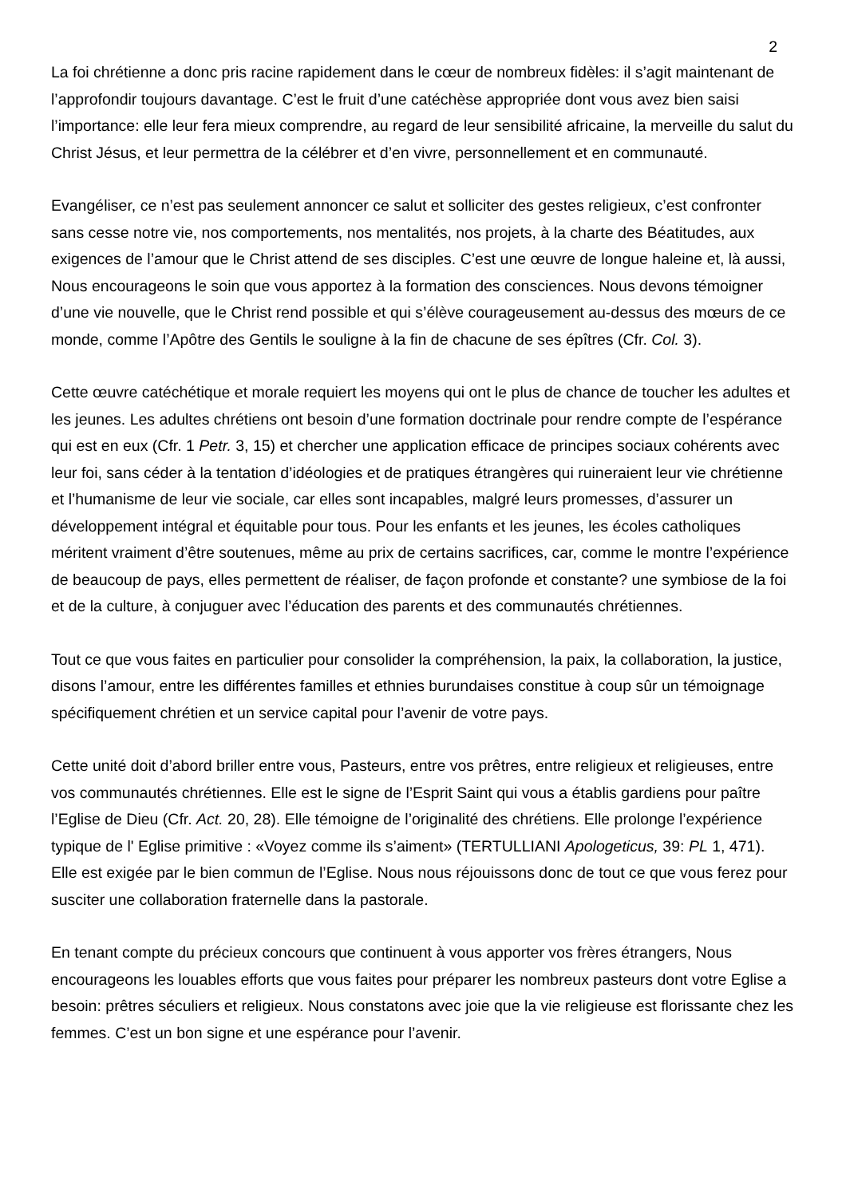2
La foi chrétienne a donc pris racine rapidement dans le cœur de nombreux fidèles: il s’agit maintenant de l’approfondir toujours davantage. C’est le fruit d’une catéchèse appropriée dont vous avez bien saisi l’importance: elle leur fera mieux comprendre, au regard de leur sensibilité africaine, la merveille du salut du Christ Jésus, et leur permettra de la célébrer et d’en vivre, personnellement et en communauté.
Evangéliser, ce n’est pas seulement annoncer ce salut et solliciter des gestes religieux, c’est confronter sans cesse notre vie, nos comportements, nos mentalités, nos projets, à la charte des Béatitudes, aux exigences de l’amour que le Christ attend de ses disciples. C’est une œuvre de longue haleine et, là aussi, Nous encourageons le soin que vous apportez à la formation des consciences. Nous devons témoigner d’une vie nouvelle, que le Christ rend possible et qui s’élève courageusement au-dessus des mœurs de ce monde, comme l’Apôtre des Gentils le souligne à la fin de chacune de ses épîtres (Cfr. Col. 3).
Cette œuvre catéchétique et morale requiert les moyens qui ont le plus de chance de toucher les adultes et les jeunes. Les adultes chrétiens ont besoin d’une formation doctrinale pour rendre compte de l’espérance qui est en eux (Cfr. 1 Petr. 3, 15) et chercher une application efficace de principes sociaux cohérents avec leur foi, sans céder à la tentation d’idéologies et de pratiques étrangères qui ruineraient leur vie chrétienne et l’humanisme de leur vie sociale, car elles sont incapables, malgré leurs promesses, d’assurer un développement intégral et équitable pour tous. Pour les enfants et les jeunes, les écoles catholiques méritent vraiment d’être soutenues, même au prix de certains sacrifices, car, comme le montre l’expérience de beaucoup de pays, elles permettent de réaliser, de façon profonde et constante? une symbiose de la foi et de la culture, à conjuguer avec l’éducation des parents et des communautés chrétiennes.
Tout ce que vous faites en particulier pour consolider la compréhension, la paix, la collaboration, la justice, disons l’amour, entre les différentes familles et ethnies burundaises constitue à coup sûr un témoignage spécifiquement chrétien et un service capital pour l’avenir de votre pays.
Cette unité doit d’abord briller entre vous, Pasteurs, entre vos prêtres, entre religieux et religieuses, entre vos communautés chrétiennes. Elle est le signe de l’Esprit Saint qui vous a établis gardiens pour paître l’Eglise de Dieu (Cfr. Act. 20, 28). Elle témoigne de l’originalité des chrétiens. Elle prolonge l’expérience typique de l' Eglise primitive : «Voyez comme ils s’aiment» (TERTULLIANI Apologeticus, 39: PL 1, 471). Elle est exigée par le bien commun de l’Eglise. Nous nous réjouissons donc de tout ce que vous ferez pour susciter une collaboration fraternelle dans la pastorale.
En tenant compte du précieux concours que continuent à vous apporter vos frères étrangers, Nous encourageons les louables efforts que vous faites pour préparer les nombreux pasteurs dont votre Eglise a besoin: prêtres séculiers et religieux. Nous constatons avec joie que la vie religieuse est florissante chez les femmes. C’est un bon signe et une espérance pour l’avenir.